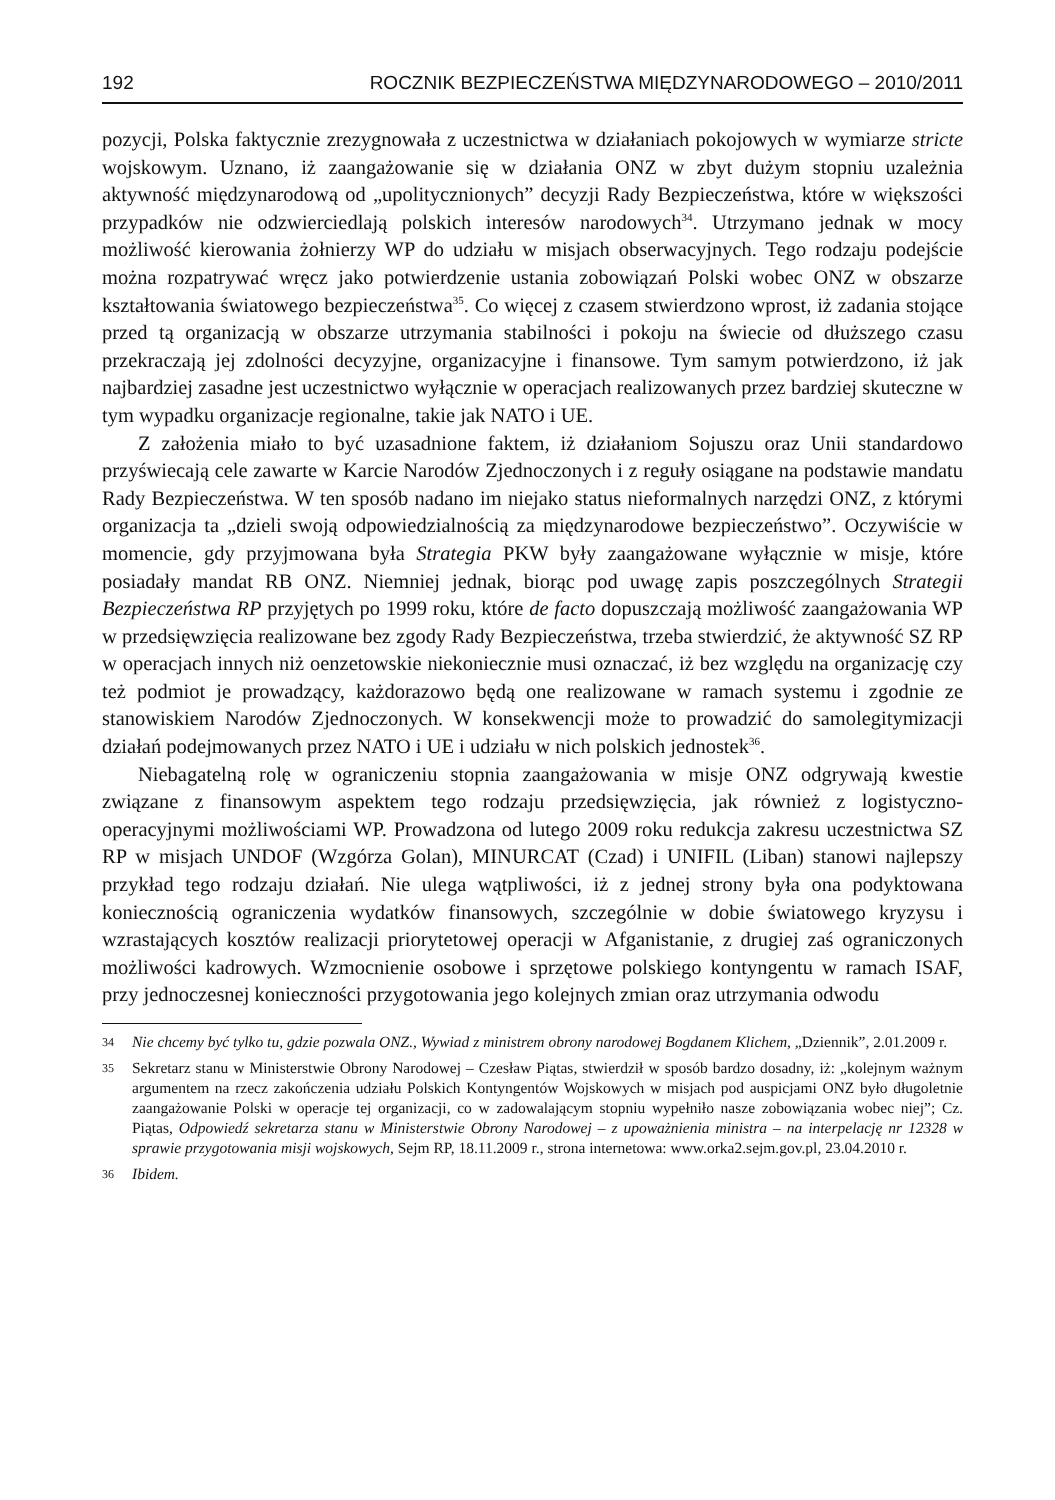192 ROCZNIK BEZPIECZEŃSTWA MIĘDZYNARODOWEGO – 2010/2011
pozycji, Polska faktycznie zrezygnowała z uczestnictwa w działaniach pokojowych w wymiarze stricte wojskowym. Uznano, iż zaangażowanie się w działania ONZ w zbyt dużym stopniu uzależnia aktywność międzynarodową od „upolitycznionych” decyzji Rady Bezpieczeństwa, które w większości przypadków nie odzwierciedlają polskich interesów narodowych<sup>34</sup>. Utrzymano jednak w mocy możliwość kierowania żołnierzy WP do udziału w misjach obserwacyjnych. Tego rodzaju podejście można rozpatrywać wręcz jako potwierdzenie ustania zobowiązań Polski wobec ONZ w obszarze kształtowania światowego bezpieczeństwa<sup>35</sup>. Co więcej z czasem stwierdzono wprost, iż zadania stojące przed tą organizacją w obszarze utrzymania stabilności i pokoju na świecie od dłuższego czasu przekraczają jej zdolności decyzyjne, organizacyjne i finansowe. Tym samym potwierdzono, iż jak najbardziej zasadne jest uczestnictwo wyłącznie w operacjach realizowanych przez bardziej skuteczne w tym wypadku organizacje regionalne, takie jak NATO i UE.
Z założenia miało to być uzasadnione faktem, iż działaniom Sojuszu oraz Unii standardowo przyświecają cele zawarte w Karcie Narodów Zjednoczonych i z reguły osiągane na podstawie mandatu Rady Bezpieczeństwa. W ten sposób nadano im niejako status nieformalnych narzędzi ONZ, z którymi organizacja ta „dzieli swoją odpowiedzialnością za międzynarodowe bezpieczeństwo”. Oczywiście w momencie, gdy przyjmowana była Strategia PKW były zaangażowane wyłącznie w misje, które posiadały mandat RB ONZ. Niemniej jednak, biorąc pod uwagę zapis poszczególnych Strategii Bezpieczeństwa RP przyjętych po 1999 roku, które de facto dopuszczają możliwość zaangażowania WP w przedsięwzięcia realizowane bez zgody Rady Bezpieczeństwa, trzeba stwierdzić, że aktywność SZ RP w operacjach innych niż oenzetowskie niekoniecznie musi oznaczać, iż bez względu na organizację czy też podmiot je prowadzący, każdorazowo będą one realizowane w ramach systemu i zgodnie ze stanowiskiem Narodów Zjednoczonych. W konsekwencji może to prowadzić do samolegitymizacji działań podejmowanych przez NATO i UE i udziału w nich polskich jednostek<sup>36</sup>.
Niebagatelną rolę w ograniczeniu stopnia zaangażowania w misje ONZ odgrywają kwestie związane z finansowym aspektem tego rodzaju przedsięwzięcia, jak również z logistyczno-operacyjnymi możliwościami WP. Prowadzona od lutego 2009 roku redukcja zakresu uczestnictwa SZ RP w misjach UNDOF (Wzgórza Golan), MINURCAT (Czad) i UNIFIL (Liban) stanowi najlepszy przykład tego rodzaju działań. Nie ulega wątpliwości, iż z jednej strony była ona podyktowana koniecznością ograniczenia wydatków finansowych, szczególnie w dobie światowego kryzysu i wzrastających kosztów realizacji priorytetowej operacji w Afganistanie, z drugiej zaś ograniczonych możliwości kadrowych. Wzmocnienie osobowe i sprzętowe polskiego kontyngentu w ramach ISAF, przy jednoczesnej konieczności przygotowania jego kolejnych zmian oraz utrzymania odwodu
34 Nie chcemy być tylko tu, gdzie pozwala ONZ., Wywiad z ministrem obrony narodowej Bogdanem Klichem, „Dziennik”, 2.01.2009 r.
35 Sekretarz stanu w Ministerstwie Obrony Narodowej – Czesław Piątas, stwierdził w sposób bardzo dosadny, iż: „kolejnym ważnym argumentem na rzecz zakończenia udziału Polskich Kontyngentów Wojskowych w misjach pod auspicjami ONZ było długoletnie zaangażowanie Polski w operacje tej organizacji, co w zadowalającym stopniu wypełniło nasze zobowiązania wobec niej”; Cz. Piątas, Odpowiedź sekretarza stanu w Ministerstwie Obrony Narodowej – z upoważnienia ministra – na interpelację nr 12328 w sprawie przygotowania misji wojskowych, Sejm RP, 18.11.2009 r., strona internetowa: www.orka2.sejm.gov.pl, 23.04.2010 r.
36 Ibidem.